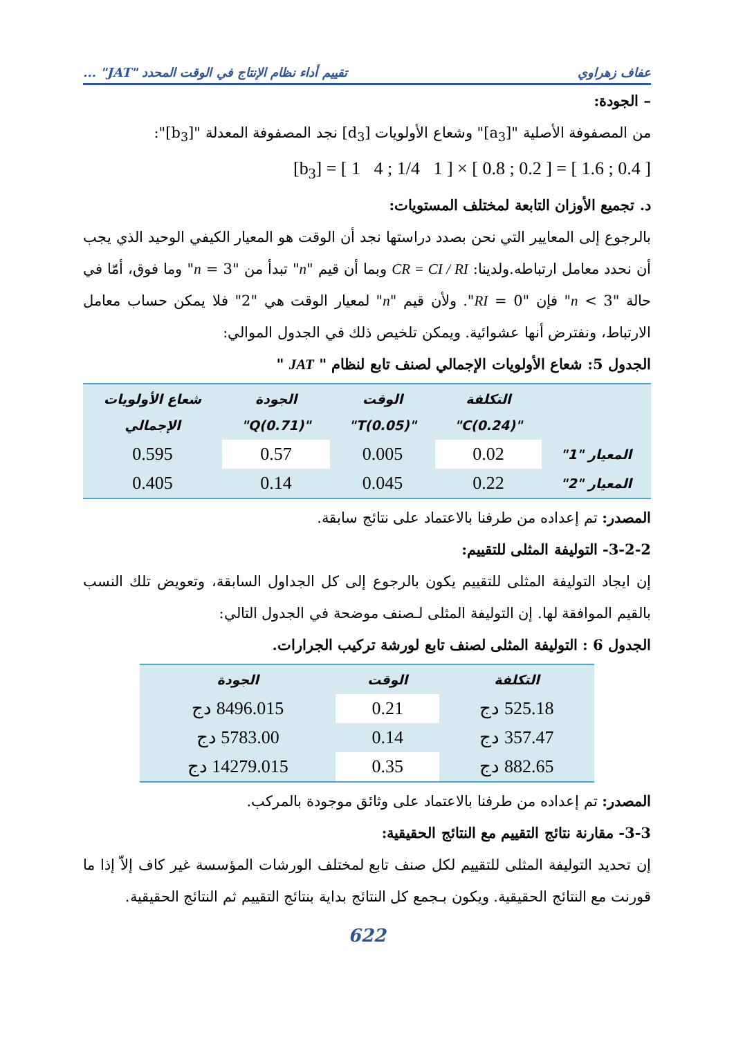عفاف زهراوي تقييم أداء نظام الإنتاج في الوقت المحدد "JAT" ...
– الجودة:
من المصفوفة الأصلية "[a<sub>3</sub>]" وشعاع الأولويات [d<sub>3</sub>] نجد المصفوفة المعدلة "[b<sub>3</sub>]":
[b<sub>3</sub>] = [ 1 4 ; 1/4 1 ] × [ 0.8 ; 0.2 ] = [ 1.6 ; 0.4 ]
د. تجميع الأوزان التابعة لمختلف المستويات:
بالرجوع إلى المعايير التي نحن بصدد دراستها نجد أن الوقت هو المعيار الكيفي الوحيد الذي يجب أن نحدد معامل ارتباطه.ولدينا: CR = CI / RI وبما أن قيم "n" تبدأ من "n = 3" وما فوق، أمّا في حالة "n < 3" فإن "RI = 0". ولأن قيم "n" لمعيار الوقت هي "2" فلا يمكن حساب معامل الارتباط، ونفترض أنها عشوائية. ويمكن تلخيص ذلك في الجدول الموالي:
الجدول 5: شعاع الأولويات الإجمالي لصنف تابع لنظام " JAT "
| | التكلفة "C(0.24)" | الوقت "T(0.05)" | الجودة "Q(0.71)" | شعاع الأولويات الإجمالي |
| --- | --- | --- | --- | --- |
| المعيار "1" | 0.02 | 0.005 | 0.57 | 0.595 |
| المعيار "2" | 0.22 | 0.045 | 0.14 | 0.405 |
المصدر: تم إعداده من طرفنا بالاعتماد على نتائج سابقة.
3-2-2- التوليفة المثلى للتقييم:
إن ايجاد التوليفة المثلى للتقييم يكون بالرجوع إلى كل الجداول السابقة، وتعويض تلك النسب بالقيم الموافقة لها. إن التوليفة المثلى لـصنف موضحة في الجدول التالي:
الجدول 6 : التوليفة المثلى لصنف تابع لورشة تركيب الجرارات.
| التكلفة | الوقت | الجودة |
| --- | --- | --- |
| 525.18 دج | 0.21 | 8496.015 دج |
| 357.47 دج | 0.14 | 5783.00 دج |
| 882.65 دج | 0.35 | 14279.015 دج |
المصدر: تم إعداده من طرفنا بالاعتماد على وثائق موجودة بالمركب.
3-3- مقارنة نتائج التقييم مع النتائج الحقيقية:
إن تحديد التوليفة المثلى للتقييم لكل صنف تابع لمختلف الورشات المؤسسة غير كاف إلاّ إذا ما قورنت مع النتائج الحقيقية. ويكون بـجمع كل النتائج بداية بنتائج التقييم ثم النتائج الحقيقية.
622